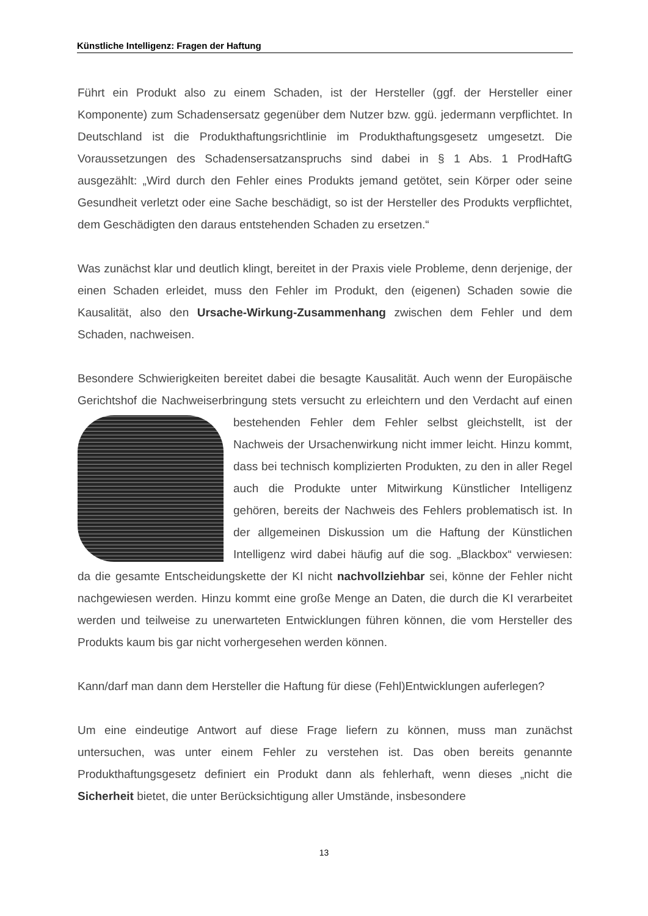Künstliche Intelligenz: Fragen der Haftung
Führt ein Produkt also zu einem Schaden, ist der Hersteller (ggf. der Hersteller einer Komponente) zum Schadensersatz gegenüber dem Nutzer bzw. ggü. jedermann verpflichtet. In Deutschland ist die Produkthaftungsrichtlinie im Produkthaftungsgesetz umgesetzt. Die Voraussetzungen des Schadensersatzanspruchs sind dabei in § 1 Abs. 1 ProdHaftG ausgezählt: „Wird durch den Fehler eines Produkts jemand getötet, sein Körper oder seine Gesundheit verletzt oder eine Sache beschädigt, so ist der Hersteller des Produkts verpflichtet, dem Geschädigten den daraus entstehenden Schaden zu ersetzen.“
Was zunächst klar und deutlich klingt, bereitet in der Praxis viele Probleme, denn derjenige, der einen Schaden erleidet, muss den Fehler im Produkt, den (eigenen) Schaden sowie die Kausalität, also den Ursache-Wirkung-Zusammenhang zwischen dem Fehler und dem Schaden, nachweisen.
Besondere Schwierigkeiten bereitet dabei die besagte Kausalität. Auch wenn der Europäische Gerichtshof die Nachweiserbringung stets versucht zu erleichtern und den Verdacht auf einen bestehenden Fehler dem Fehler selbst gleichstellt, ist der Nachweis der Ursachenwirkung nicht immer leicht. Hinzu kommt, dass bei technisch komplizierten Produkten, zu den in aller Regel auch die Produkte unter Mitwirkung Künstlicher Intelligenz gehören, bereits der Nachweis des Fehlers problematisch ist. In der allgemeinen Diskussion um die Haftung der Künstlichen Intelligenz wird dabei häufig auf die sog. „Blackbox“ verwiesen: da die gesamte Entscheidungskette der KI nicht nachvollziehbar sei, könne der Fehler nicht nachgewiesen werden. Hinzu kommt eine große Menge an Daten, die durch die KI verarbeitet werden und teilweise zu unerwarteten Entwicklungen führen können, die vom Hersteller des Produkts kaum bis gar nicht vorhergesehen werden können.
Kann/darf man dann dem Hersteller die Haftung für diese (Fehl)Entwicklungen auferlegen?
Um eine eindeutige Antwort auf diese Frage liefern zu können, muss man zunächst untersuchen, was unter einem Fehler zu verstehen ist. Das oben bereits genannte Produkthaftungsgesetz definiert ein Produkt dann als fehlerhaft, wenn dieses „nicht die Sicherheit bietet, die unter Berücksichtigung aller Umstände, insbesondere
13